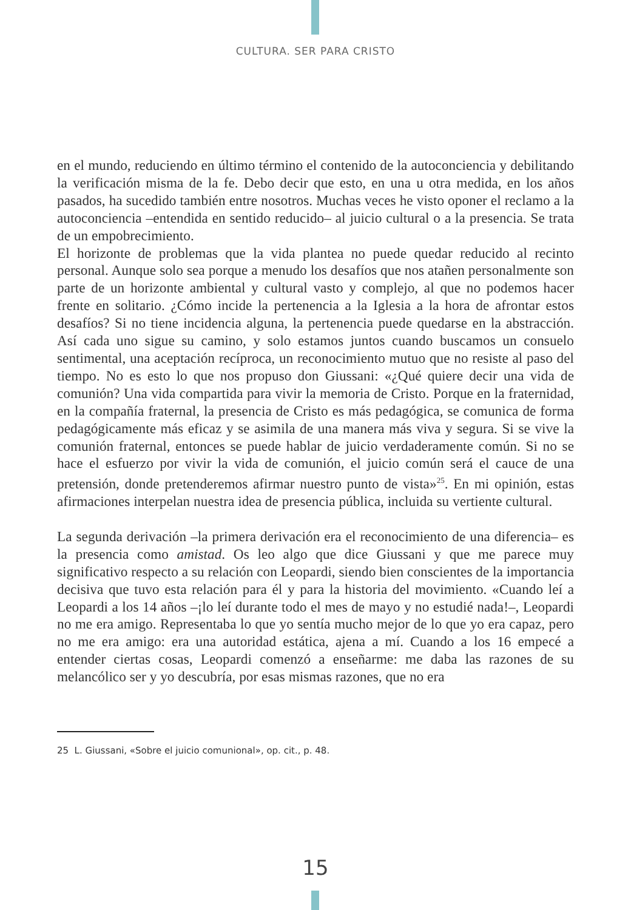CULTURA. SER PARA CRISTO
en el mundo, reduciendo en último término el contenido de la autoconciencia y debilitando la verificación misma de la fe. Debo decir que esto, en una u otra medida, en los años pasados, ha sucedido también entre nosotros. Muchas veces he visto oponer el reclamo a la autoconciencia –entendida en sentido reducido– al juicio cultural o a la presencia. Se trata de un empobrecimiento.
El horizonte de problemas que la vida plantea no puede quedar reducido al recinto personal. Aunque solo sea porque a menudo los desafíos que nos atañen personalmente son parte de un horizonte ambiental y cultural vasto y complejo, al que no podemos hacer frente en solitario. ¿Cómo incide la pertenencia a la Iglesia a la hora de afrontar estos desafíos? Si no tiene incidencia alguna, la pertenencia puede quedarse en la abstracción. Así cada uno sigue su camino, y solo estamos juntos cuando buscamos un consuelo sentimental, una aceptación recíproca, un reconocimiento mutuo que no resiste al paso del tiempo. No es esto lo que nos propuso don Giussani: «¿Qué quiere decir una vida de comunión? Una vida compartida para vivir la memoria de Cristo. Porque en la fraternidad, en la compañía fraternal, la presencia de Cristo es más pedagógica, se comunica de forma pedagógicamente más eficaz y se asimila de una manera más viva y segura. Si se vive la comunión fraternal, entonces se puede hablar de juicio verdaderamente común. Si no se hace el esfuerzo por vivir la vida de comunión, el juicio común será el cauce de una pretensión, donde pretenderemos afirmar nuestro punto de vista»<sup>25</sup>. En mi opinión, estas afirmaciones interpelan nuestra idea de presencia pública, incluida su vertiente cultural.
La segunda derivación –la primera derivación era el reconocimiento de una diferencia– es la presencia como amistad. Os leo algo que dice Giussani y que me parece muy significativo respecto a su relación con Leopardi, siendo bien conscientes de la importancia decisiva que tuvo esta relación para él y para la historia del movimiento. «Cuando leí a Leopardi a los 14 años –¡lo leí durante todo el mes de mayo y no estudié nada!–, Leopardi no me era amigo. Representaba lo que yo sentía mucho mejor de lo que yo era capaz, pero no me era amigo: era una autoridad estática, ajena a mí. Cuando a los 16 empecé a entender ciertas cosas, Leopardi comenzó a enseñarme: me daba las razones de su melancólico ser y yo descubría, por esas mismas razones, que no era
25 L. Giussani, «Sobre el juicio comunional», op. cit., p. 48.
15